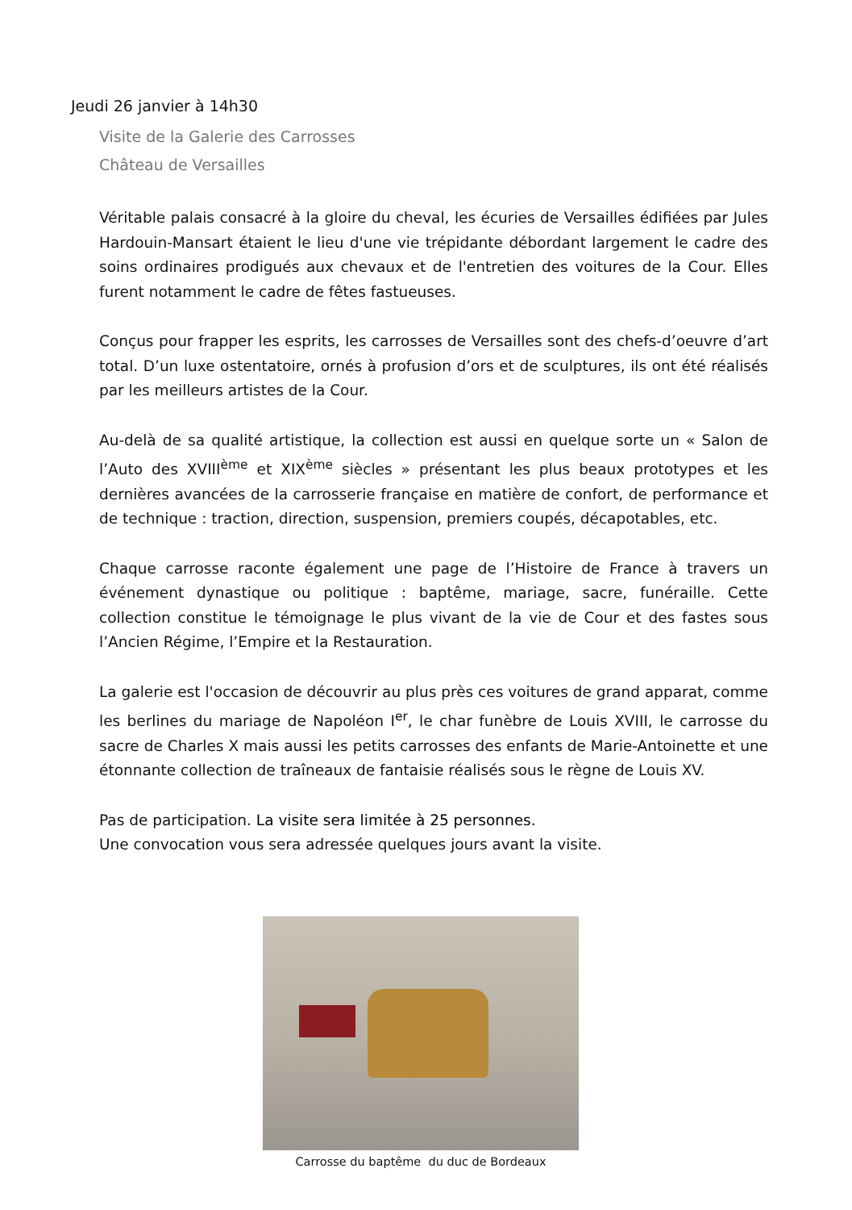Jeudi 26 janvier à 14h30
Visite de la Galerie des Carrosses
Château de Versailles
Véritable palais consacré à la gloire du cheval, les écuries de Versailles édifiées par Jules Hardouin-Mansart étaient le lieu d'une vie trépidante débordant largement le cadre des soins ordinaires prodigués aux chevaux et de l'entretien des voitures de la Cour. Elles furent notamment le cadre de fêtes fastueuses.
Conçus pour frapper les esprits, les carrosses de Versailles sont des chefs-d’oeuvre d’art total. D’un luxe ostentatoire, ornés à profusion d’ors et de sculptures, ils ont été réalisés par les meilleurs artistes de la Cour.
Au-delà de sa qualité artistique, la collection est aussi en quelque sorte un « Salon de l’Auto des XVIII<sup>ème</sup> et XIX<sup>ème</sup> siècles » présentant les plus beaux prototypes et les dernières avancées de la carrosserie française en matière de confort, de performance et de technique : traction, direction, suspension, premiers coupés, décapotables, etc.
Chaque carrosse raconte également une page de l’Histoire de France à travers un événement dynastique ou politique : baptême, mariage, sacre, funéraille. Cette collection constitue le témoignage le plus vivant de la vie de Cour et des fastes sous l’Ancien Régime, l’Empire et la Restauration.
La galerie est l'occasion de découvrir au plus près ces voitures de grand apparat, comme les berlines du mariage de Napoléon I<sup>er</sup>, le char funèbre de Louis XVIII, le carrosse du sacre de Charles X mais aussi les petits carrosses des enfants de Marie-Antoinette et une étonnante collection de traîneaux de fantaisie réalisés sous le règne de Louis XV.
Pas de participation. La visite sera limitée à 25 personnes.
Une convocation vous sera adressée quelques jours avant la visite.
Carrosse du baptême du duc de Bordeaux